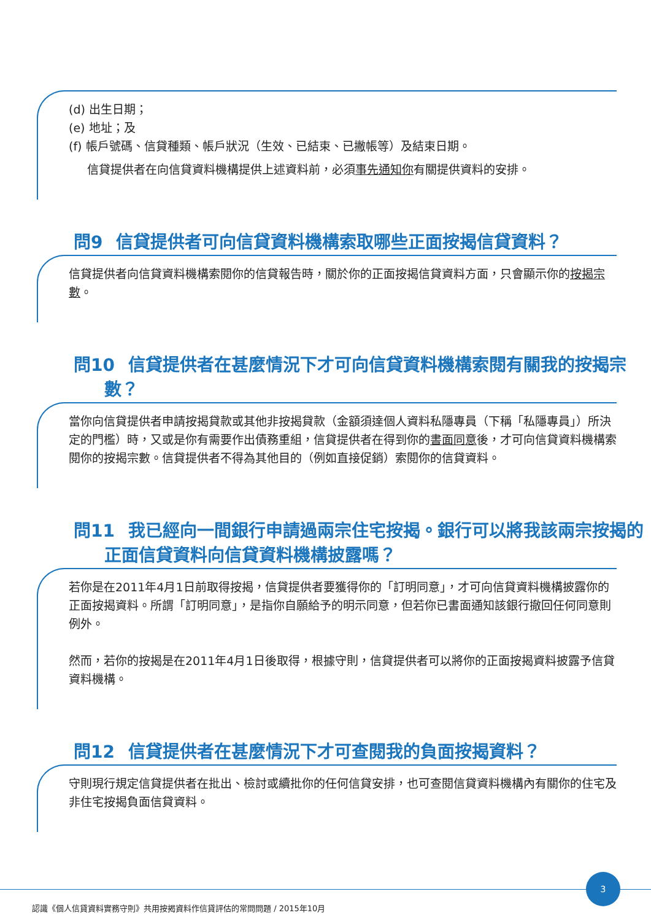(d) 出生日期；
(e) 地址；及
(f) 帳戶號碼、信貸種類、帳戶狀況（生效、已結束、已撇帳等）及結束日期。
信貸提供者在向信貸資料機構提供上述資料前，必須事先通知你有關提供資料的安排。
▶▶ 問9 信貸提供者可向信貸資料機構索取哪些正面按揭信貸資料？
信貸提供者向信貸資料機構索閱你的信貸報告時，關於你的正面按揭信貸資料方面，只會顯示你的按揭宗數。
▶▶ 問10 信貸提供者在甚麼情況下才可向信貸資料機構索閱有關我的按揭宗數？
當你向信貸提供者申請按揭貸款或其他非按揭貸款（金額須達個人資料私隱專員（下稱「私隱專員」）所決定的門檻）時，又或是你有需要作出債務重組，信貸提供者在得到你的書面同意後，才可向信貸資料機構索閱你的按揭宗數。信貸提供者不得為其他目的（例如直接促銷）索閱你的信貸資料。
▶▶ 問11 我已經向一間銀行申請過兩宗住宅按揭。銀行可以將我該兩宗按揭的正面信貸資料向信貸資料機構披露嗎？
若你是在2011年4月1日前取得按揭，信貸提供者要獲得你的「訂明同意」，才可向信貸資料機構披露你的正面按揭資料。所謂「訂明同意」，是指你自願給予的明示同意，但若你已書面通知該銀行撤回任何同意則例外。
然而，若你的按揭是在2011年4月1日後取得，根據守則，信貸提供者可以將你的正面按揭資料披露予信貸資料機構。
▶▶ 問12 信貸提供者在甚麼情況下才可查閱我的負面按揭資料？
守則現行規定信貸提供者在批出、檢討或續批你的任何信貸安排，也可查閱信貸資料機構內有關你的住宅及非住宅按揭負面信貸資料。
認識《個人信貸資料實務守則》共用按揭資料作信貸評估的常問問題 / 2015年10月
3